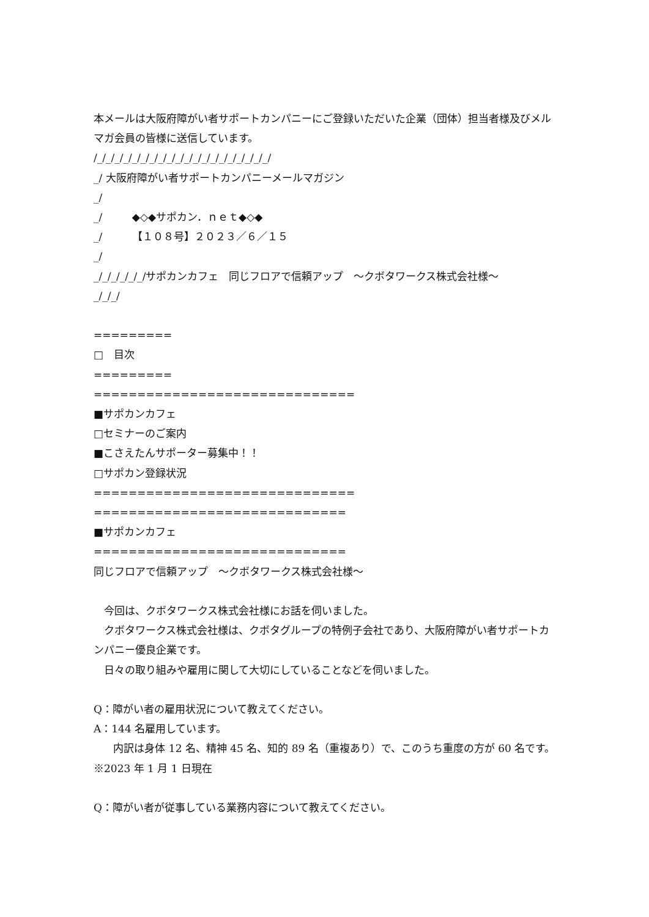本メールは大阪府障がい者サポートカンパニーにご登録いただいた企業（団体）担当者様及びメルマガ会員の皆様に送信しています。
/_/_/_/_/_/_/_/_/_/_/_/_/_/_/_/_/_/_/_/_/
_/ 大阪府障がい者サポートカンパニーメールマガジン
_/
_/ ◆◇◆サポカン．ｎｅｔ◆◇◆
_/ 【１０８号】２０２３／６／１５
_/
_/_/_/_/_/_/サポカンカフェ　同じフロアで信頼アップ　～クボタワークス株式会社様～
_/_/_/
=========
□　目次
=========
==============================
■サポカンカフェ
□セミナーのご案内
■こさえたんサポーター募集中！！
□サポカン登録状況
==============================
=============================
■サポカンカフェ
=============================
同じフロアで信頼アップ　～クボタワークス株式会社様～
　今回は、クボタワークス株式会社様にお話を伺いました。
　クボタワークス株式会社様は、クボタグループの特例子会社であり、大阪府障がい者サポートカンパニー優良企業です。
　日々の取り組みや雇用に関して大切にしていることなどを伺いました。
Q：障がい者の雇用状況について教えてください。
A：144 名雇用しています。
内訳は身体 12 名、精神 45 名、知的 89 名（重複あり）で、このうち重度の方が 60 名です。※2023 年 1 月 1 日現在
Q：障がい者が従事している業務内容について教えてください。